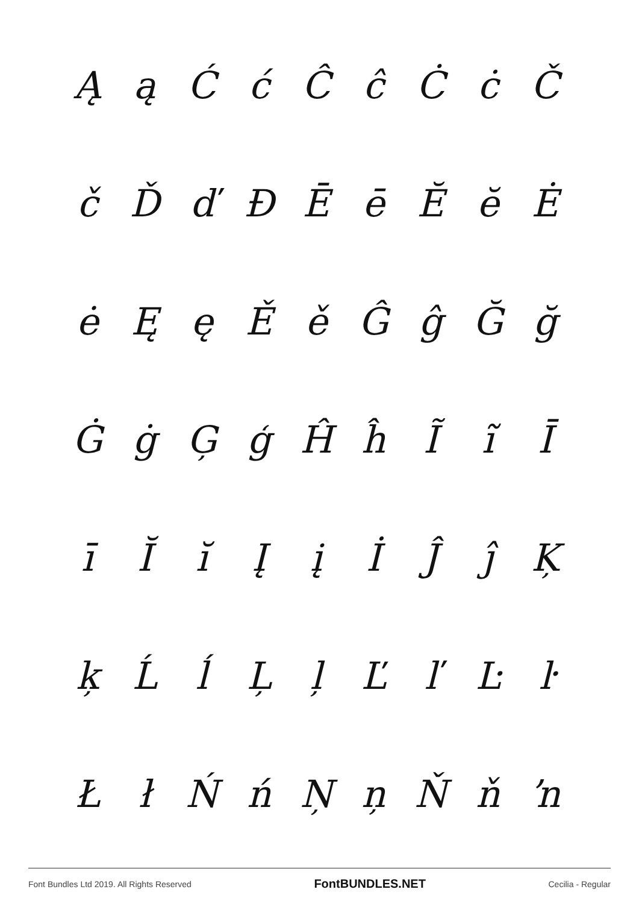Ą ą Ć ć Ĉ ĉ Ċ ċ Č
č Ď ď Đ Ē ē Ĕ ĕ Ė
ė Ę ę Ě ě Ĝ ĝ Ğ ğ
Ġ ġ Ģ ģ Ĥ ĥ Ĩ ĩ Ī
ī Ĭ ĭ Į į İ Ĵ ĵ Ķ
ķ Ĺ ĺ Ļ ļ Ľ ľ Ŀ ŀ
Ł ł Ń ń Ņ ņ Ň ň ŉ
Font Bundles Ltd 2019. All Rights Reserved FontBUNDLES.NET Cecilia - Regular